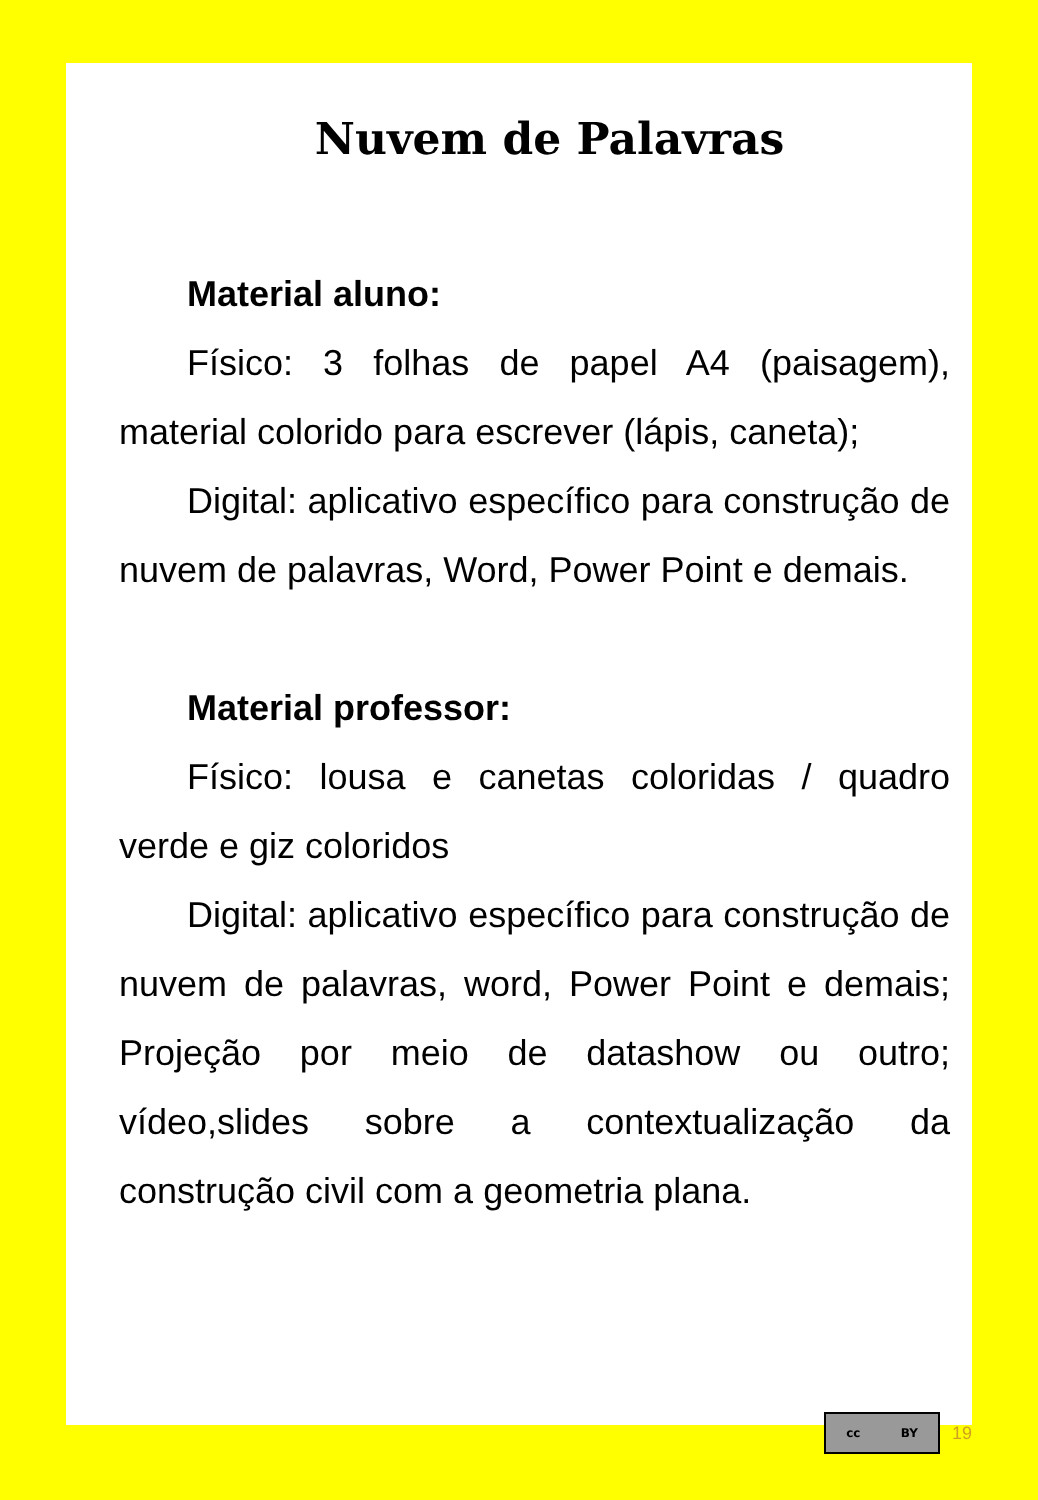Nuvem de Palavras
Material aluno:
Físico: 3 folhas de papel A4 (paisagem), material colorido para escrever (lápis, caneta);
Digital: aplicativo específico para construção de nuvem de palavras, Word, Power Point e demais.
Material professor:
Físico: lousa e canetas coloridas / quadro verde e giz coloridos
Digital: aplicativo específico para construção de nuvem de palavras, word, Power Point e demais; Projeção por meio de datashow ou outro; vídeo,slides sobre a contextualização da construção civil com a geometria plana.
cc BY
19